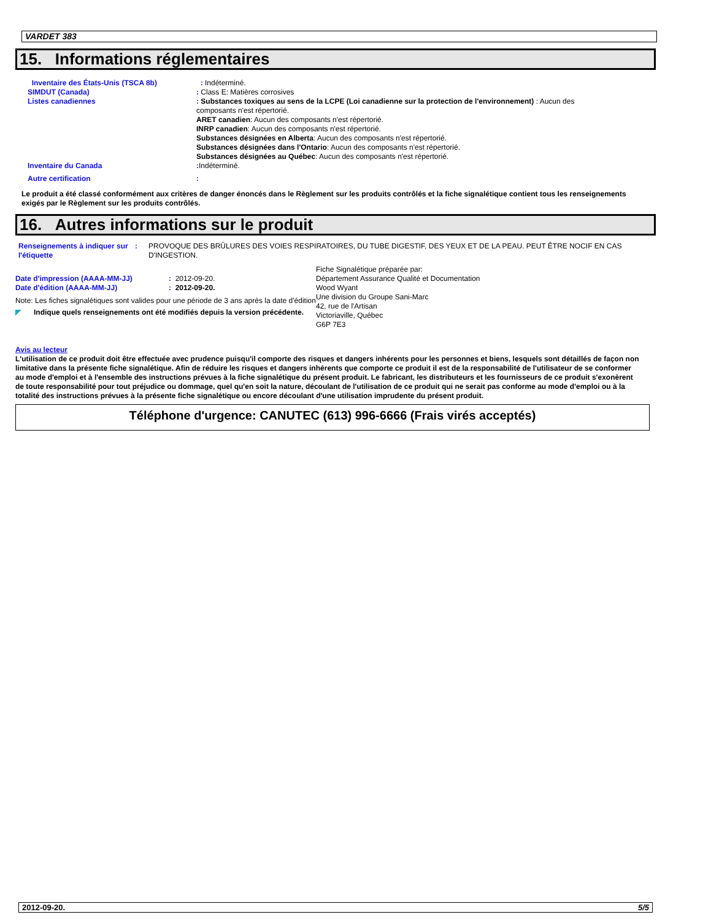VARDET 383
15. Informations réglementaires
Inventaire des États-Unis (TSCA 8b) : Indéterminé.
SIMDUT (Canada) : Class E: Matières corrosives
Listes canadiennes : Substances toxiques au sens de la LCPE (Loi canadienne sur la protection de l'environnement) : Aucun des composants n'est répertorié.
ARET canadien: Aucun des composants n'est répertorié.
INRP canadien: Aucun des composants n'est répertorié.
Substances désignées en Alberta: Aucun des composants n'est répertorié.
Substances désignées dans l'Ontario: Aucun des composants n'est répertorié.
Substances désignées au Québec: Aucun des composants n'est répertorié.
Inventaire du Canada : Indéterminé.
Autre certification :
Le produit a été classé conformément aux critères de danger énoncés dans le Règlement sur les produits contrôlés et la fiche signalétique contient tous les renseignements exigés par le Règlement sur les produits contrôlés.
16. Autres informations sur le produit
Renseignements à indiquer sur l'étiquette
: PROVOQUE DES BRÛLURES DES VOIES RESPIRATOIRES, DU TUBE DIGESTIF, DES YEUX ET DE LA PEAU. PEUT ÊTRE NOCIF EN CAS D'INGESTION.
Date d'impression (AAAA-MM-JJ) : 2012-09-20.
Date d'édition (AAAA-MM-JJ) : 2012-09-20.
Note: Les fiches signalétiques sont valides pour une période de 3 ans après la date d'édition
◤ Indique quels renseignements ont été modifiés depuis la version précédente.
Fiche Signalétique préparée par:
Département Assurance Qualité et Documentation
Wood Wyant
Une division du Groupe Sani-Marc
42, rue de l'Artisan
Victoriaville, Québec
G6P 7E3
Avis au lecteur
L'utilisation de ce produit doit être effectuée avec prudence puisqu'il comporte des risques et dangers inhérents pour les personnes et biens, lesquels sont détaillés de façon non limitative dans la présente fiche signalétique. Afin de réduire les risques et dangers inhérents que comporte ce produit il est de la responsabilité de l'utilisateur de se conformer au mode d'emploi et à l'ensemble des instructions prévues à la fiche signalétique du présent produit. Le fabricant, les distributeurs et les fournisseurs de ce produit s'exonèrent de toute responsabilité pour tout préjudice ou dommage, quel qu'en soit la nature, découlant de l'utilisation de ce produit qui ne serait pas conforme au mode d'emploi ou à la totalité des instructions prévues à la présente fiche signalétique ou encore découlant d'une utilisation imprudente du présent produit.
Téléphone d'urgence: CANUTEC (613) 996-6666 (Frais virés acceptés)
2012-09-20. 5/5